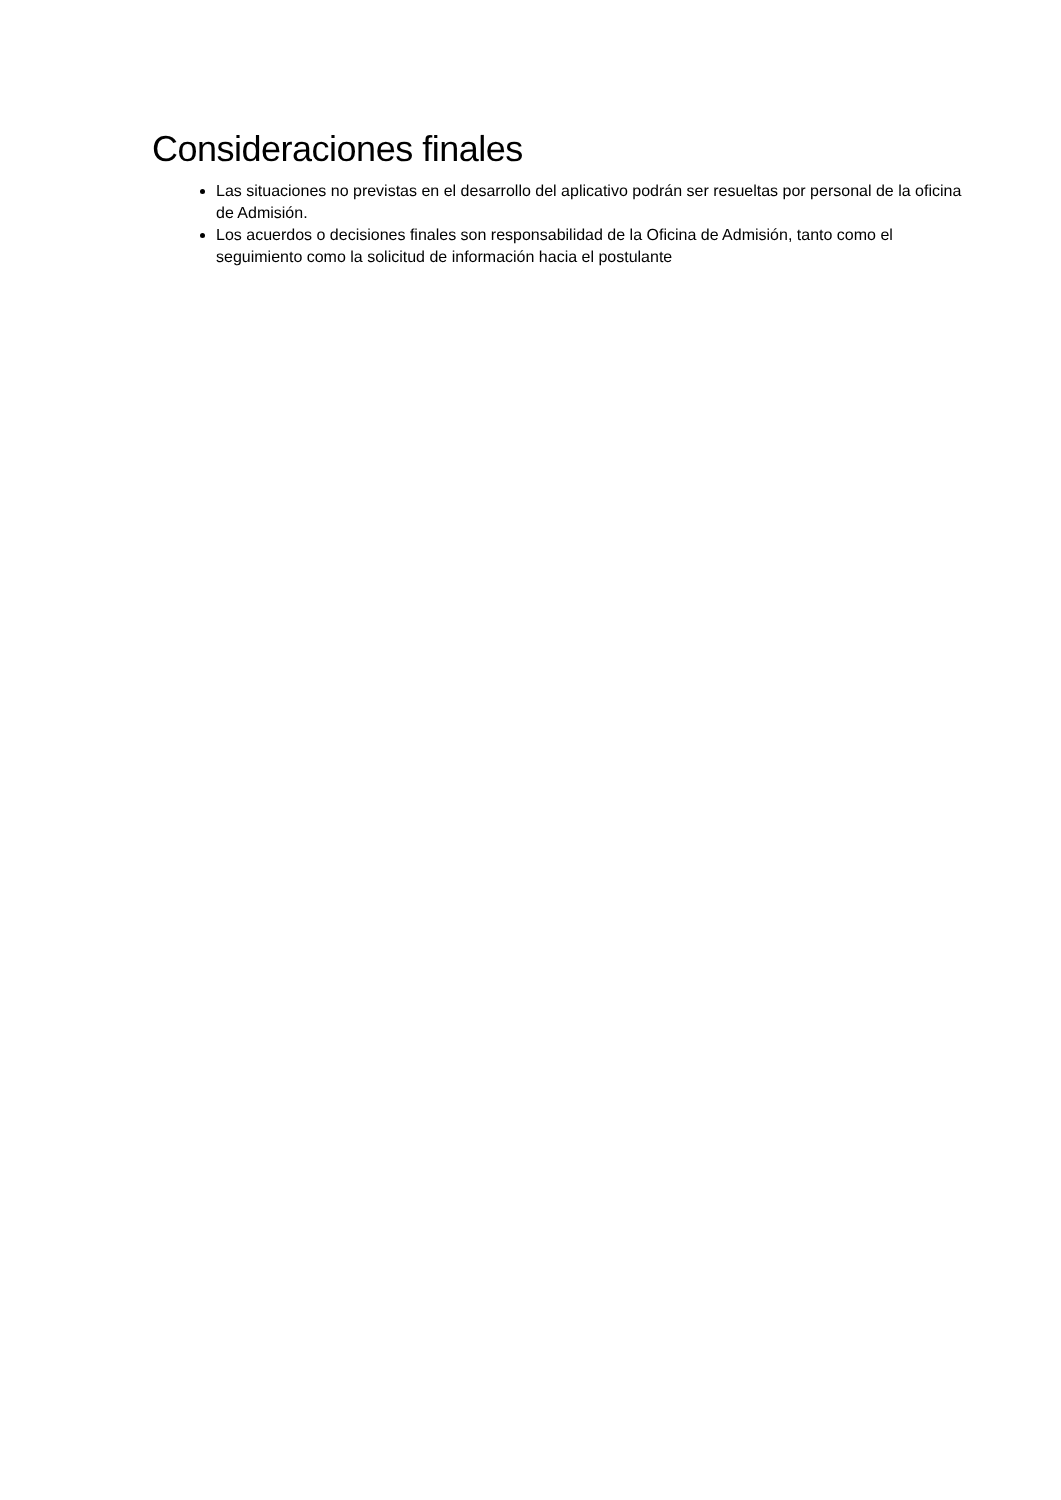Consideraciones finales
Las situaciones no previstas en el desarrollo del aplicativo podrán ser resueltas por personal de la oficina de Admisión.
Los acuerdos o decisiones finales son responsabilidad de la Oficina de Admisión, tanto como el seguimiento como la solicitud de información hacia el postulante